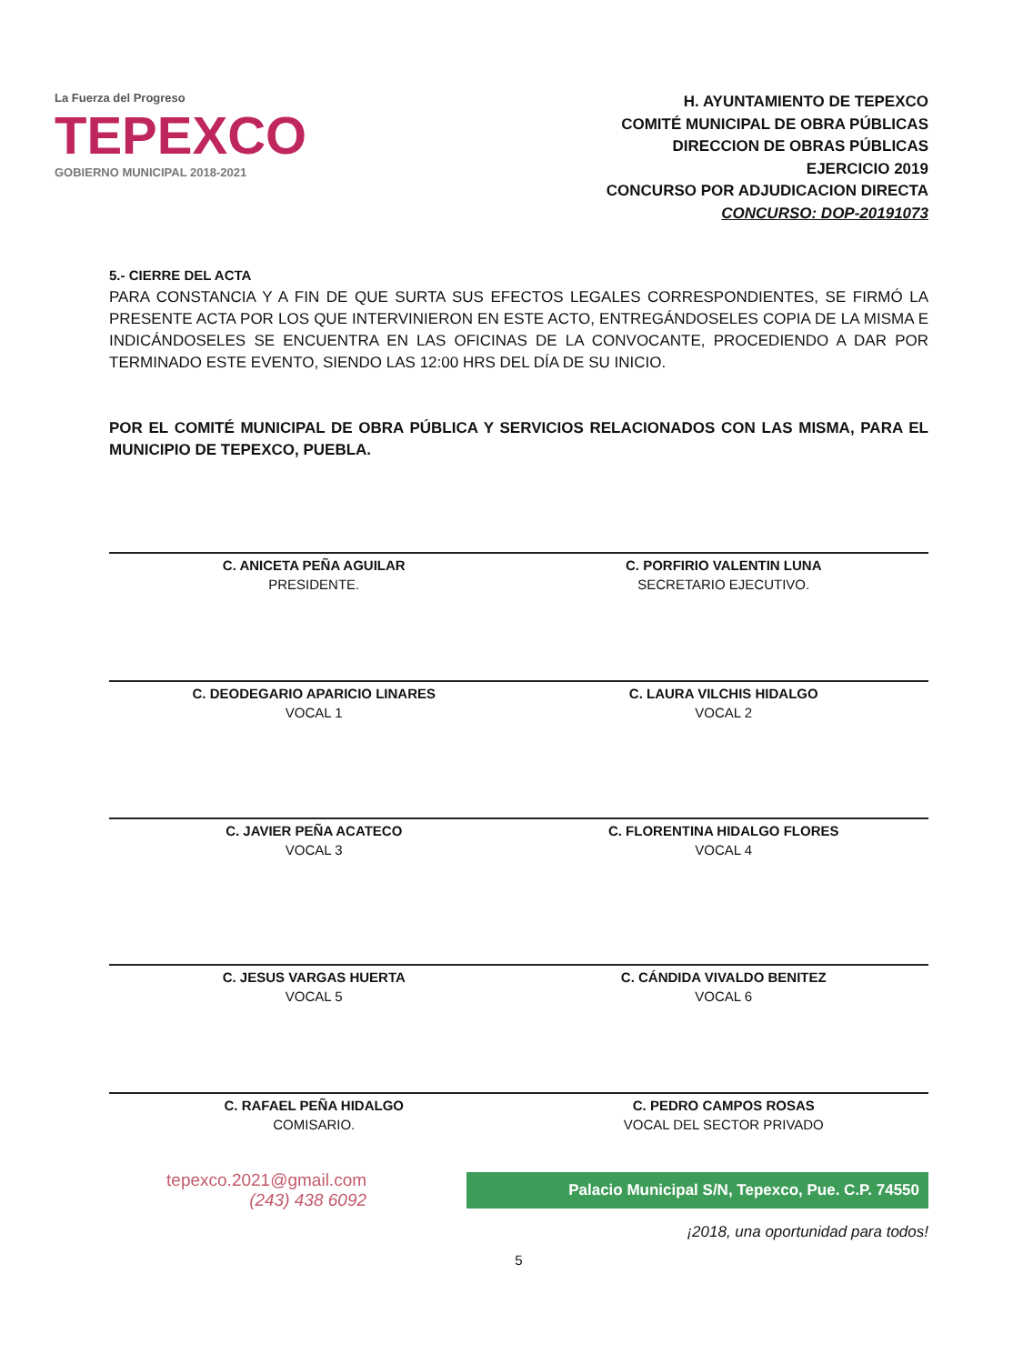La Fuerza del Progreso
TEPEXCO
GOBIERNO MUNICIPAL 2018-2021
H. AYUNTAMIENTO DE TEPEXCO
COMITÉ MUNICIPAL DE OBRA PÚBLICAS
DIRECCION DE OBRAS PÚBLICAS
EJERCICIO 2019
CONCURSO POR ADJUDICACION DIRECTA
CONCURSO: DOP-20191073
5.- CIERRE DEL ACTA
PARA CONSTANCIA Y A FIN DE QUE SURTA SUS EFECTOS LEGALES CORRESPONDIENTES, SE FIRMÓ LA PRESENTE ACTA POR LOS QUE INTERVINIERON EN ESTE ACTO, ENTREGÁNDOSELES COPIA DE LA MISMA E INDICÁNDOSELES SE ENCUENTRA EN LAS OFICINAS DE LA CONVOCANTE, PROCEDIENDO A DAR POR TERMINADO ESTE EVENTO, SIENDO LAS 12:00 HRS DEL DÍA DE SU INICIO.
POR EL COMITÉ MUNICIPAL DE OBRA PÚBLICA Y SERVICIOS RELACIONADOS CON LAS MISMA, PARA EL MUNICIPIO DE TEPEXCO, PUEBLA.
C. ANICETA PEÑA AGUILAR
PRESIDENTE.
C. PORFIRIO VALENTIN LUNA
SECRETARIO EJECUTIVO.
C. DEODEGARIO APARICIO LINARES
VOCAL 1
C. LAURA VILCHIS HIDALGO
VOCAL 2
C. JAVIER PEÑA ACATECO
VOCAL 3
C. FLORENTINA HIDALGO FLORES
VOCAL 4
C. JESUS VARGAS HUERTA
VOCAL 5
C. CÁNDIDA VIVALDO BENITEZ
VOCAL 6
C. RAFAEL PEÑA HIDALGO
COMISARIO.
C. PEDRO CAMPOS ROSAS
VOCAL DEL SECTOR PRIVADO
tepexco.2021@gmail.com
(243) 438 6092
Palacio Municipal S/N, Tepexco, Pue. C.P. 74550
¡2018, una oportunidad para todos!
5